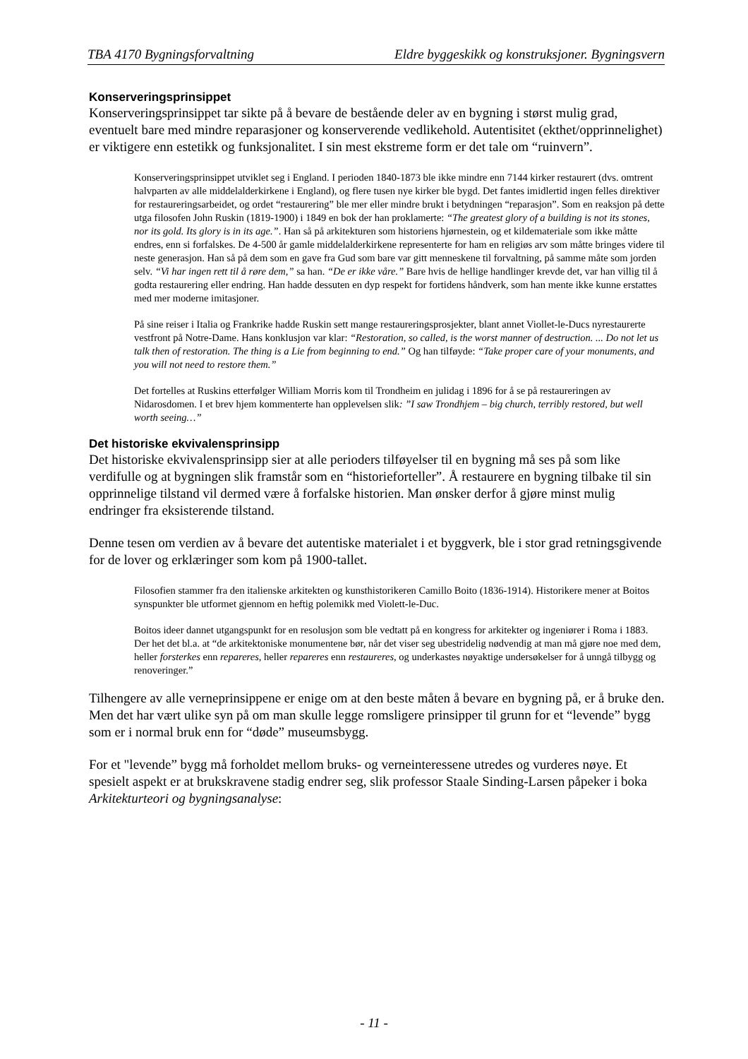TBA 4170 Bygningsforvaltning Eldre byggeskikk og konstruksjoner. Bygningsvern
Konserveringsprinsippet
Konserveringsprinsippet tar sikte på å bevare de bestående deler av en bygning i størst mulig grad, eventuelt bare med mindre reparasjoner og konserverende vedlikehold. Autentisitet (ekthet/opprinnelighet) er viktigere enn estetikk og funksjonalitet. I sin mest ekstreme form er det tale om “ruinvern”.
Konserveringsprinsippet utviklet seg i England. I perioden 1840-1873 ble ikke mindre enn 7144 kirker restaurert (dvs. omtrent halvparten av alle middelalderkirkene i England), og flere tusen nye kirker ble bygd. Det fantes imidlertid ingen felles direktiver for restaureringsarbeidet, og ordet “restaurering” ble mer eller mindre brukt i betydningen “reparasjon”. Som en reaksjon på dette utga filosofen John Ruskin (1819-1900) i 1849 en bok der han proklamerte: “The greatest glory of a building is not its stones, nor its gold. Its glory is in its age.”. Han så på arkitekturen som historiens hjørnestein, og et kildemateriale som ikke måtte endres, enn si forfalskes. De 4-500 år gamle middelalderkirkene representerte for ham en religiøs arv som måtte bringes videre til neste generasjon. Han så på dem som en gave fra Gud som bare var gitt menneskene til forvaltning, på samme måte som jorden selv. “Vi har ingen rett til å røre dem,” sa han. “De er ikke våre.” Bare hvis de hellige handlinger krevde det, var han villig til å godta restaurering eller endring. Han hadde dessuten en dyp respekt for fortidens håndverk, som han mente ikke kunne erstattes med mer moderne imitasjoner.
På sine reiser i Italia og Frankrike hadde Ruskin sett mange restaureringsprosjekter, blant annet Viollet-le-Ducs nyrestaurerte vestfront på Notre-Dame. Hans konklusjon var klar: “Restoration, so called, is the worst manner of destruction. ... Do not let us talk then of restoration. The thing is a Lie from beginning to end.” Og han tilføyde: “Take proper care of your monuments, and you will not need to restore them.”
Det fortelles at Ruskins etterfølger William Morris kom til Trondheim en julidag i 1896 for å se på restaureringen av Nidarosdomen. I et brev hjem kommenterte han opplevelsen slik: ”I saw Trondhjem – big church, terribly restored, but well worth seeing…”
Det historiske ekvivalensprinsipp
Det historiske ekvivalensprinsipp sier at alle perioders tilføyelser til en bygning må ses på som like verdifulle og at bygningen slik framstår som en “historieforteller”. Å restaurere en bygning tilbake til sin opprinnelige tilstand vil dermed være å forfalske historien. Man ønsker derfor å gjøre minst mulig endringer fra eksisterende tilstand.
Denne tesen om verdien av å bevare det autentiske materialet i et byggverk, ble i stor grad retningsgivende for de lover og erklæringer som kom på 1900-tallet.
Filosofien stammer fra den italienske arkitekten og kunsthistorikeren Camillo Boito (1836-1914). Historikere mener at Boitos synspunkter ble utformet gjennom en heftig polemikk med Violett-le-Duc.
Boitos ideer dannet utgangspunkt for en resolusjon som ble vedtatt på en kongress for arkitekter og ingeniører i Roma i 1883. Der het det bl.a. at “de arkitektoniske monumentene bør, når det viser seg ubestridelig nødvendig at man må gjøre noe med dem, heller forsterkes enn repareres, heller repareres enn restaureres, og underkastes nøyaktige undersøkelser for å unngå tilbygg og renoveringer.”
Tilhengere av alle verneprinsippene er enige om at den beste måten å bevare en bygning på, er å bruke den. Men det har vært ulike syn på om man skulle legge romsligere prinsipper til grunn for et “levende” bygg som er i normal bruk enn for “døde” museumsbygg.
For et "levende” bygg må forholdet mellom bruks- og verneinteressene utredes og vurderes nøye. Et spesielt aspekt er at brukskravene stadig endrer seg, slik professor Staale Sinding-Larsen påpeker i boka Arkitekturteori og bygningsanalyse:
- 11 -